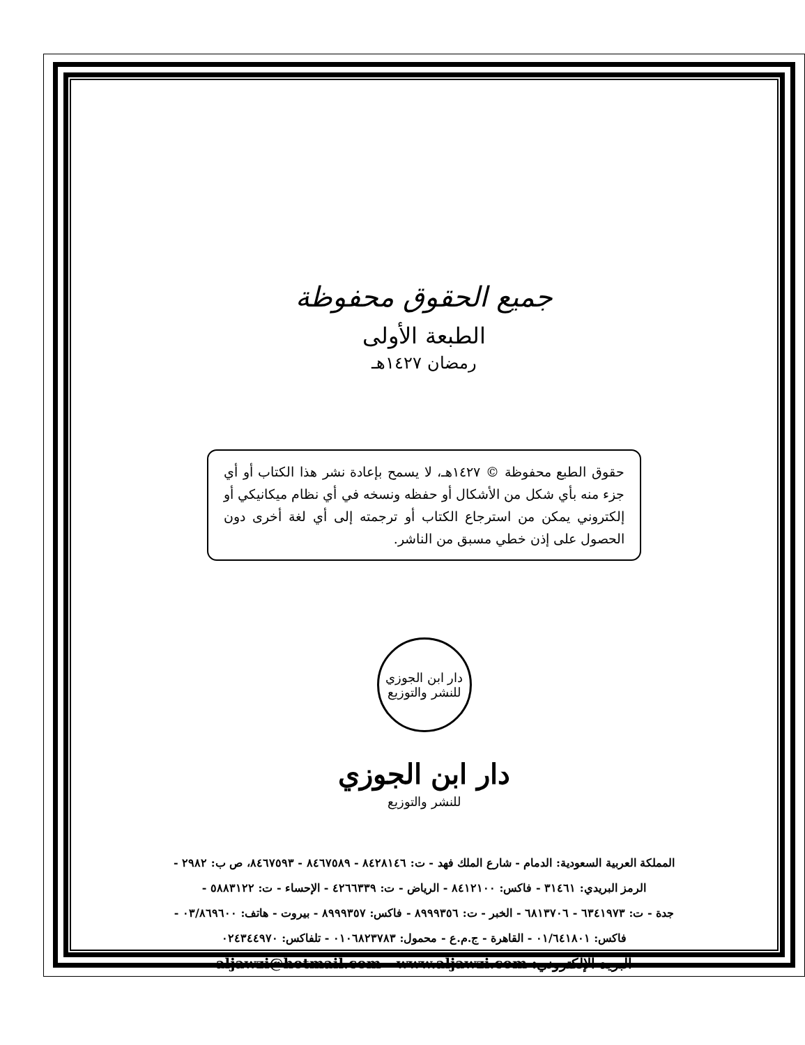جميع الحقوق محفوظة
الطبعة الأولى
رمضان ١٤٢٧هـ
حقوق الطبع محفوظة © ١٤٢٧هـ، لا يسمح بإعادة نشر هذا الكتاب أو أي جزء منه بأي شكل من الأشكال أو حفظه ونسخه في أي نظام ميكانيكي أو إلكتروني يمكن من استرجاع الكتاب أو ترجمته إلى أي لغة أخرى دون الحصول على إذن خطي مسبق من الناشر.
دار ابن الجوزي
للنشر والتوزيع
دار ابن الجوزي
للنشر والتوزيع
المملكة العربية السعودية: الدمام - شارع الملك فهد - ت: ٨٤٢٨١٤٦ - ٨٤٦٧٥٨٩ - ٨٤٦٧٥٩٣، ص ب: ٢٩٨٢ -
الرمز البريدي: ٣١٤٦١ - فاكس: ٨٤١٢١٠٠ - الرياض - ت: ٤٢٦٦٣٣٩ - الإحساء - ت: ٥٨٨٣١٢٢ -
جدة - ت: ٦٣٤١٩٧٣ - ٦٨١٣٧٠٦ - الخبر - ت: ٨٩٩٩٣٥٦ - فاكس: ٨٩٩٩٣٥٧ - بيروت - هاتف: ٠٣/٨٦٩٦٠٠ -
فاكس: ٠١/٦٤١٨٠١ - القاهرة - ج.م.ع - محمول: ٠١٠٦٨٢٣٧٨٣ - تلفاكس: ٠٢٤٣٤٤٩٧٠
البريد الإلكتروني: aljawzi@hotmail.com - www.aljawzi.com